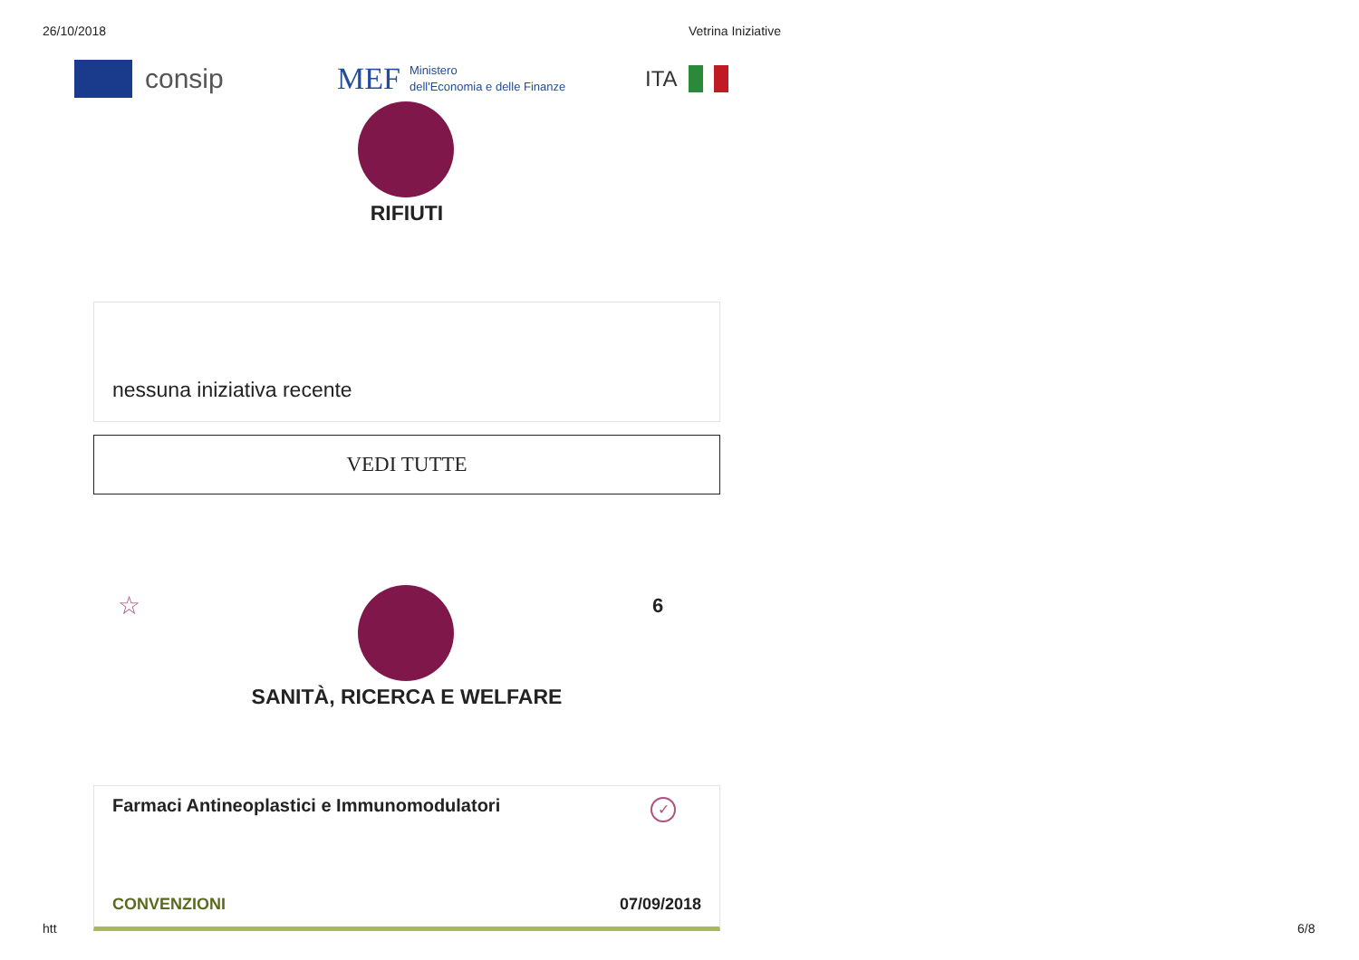26/10/2018 Vetrina Iniziative
consip
MEF Ministero
dell'Economia e delle Finanze
ITA
RIFIUTI
nessuna iniziativa recente
VEDI TUTTE
☆ 6
SANITÀ, RICERCA E WELFARE
Farmaci Antineoplastici e Immunomodulatori
✓
CONVENZIONI 07/09/2018
htt 6/8